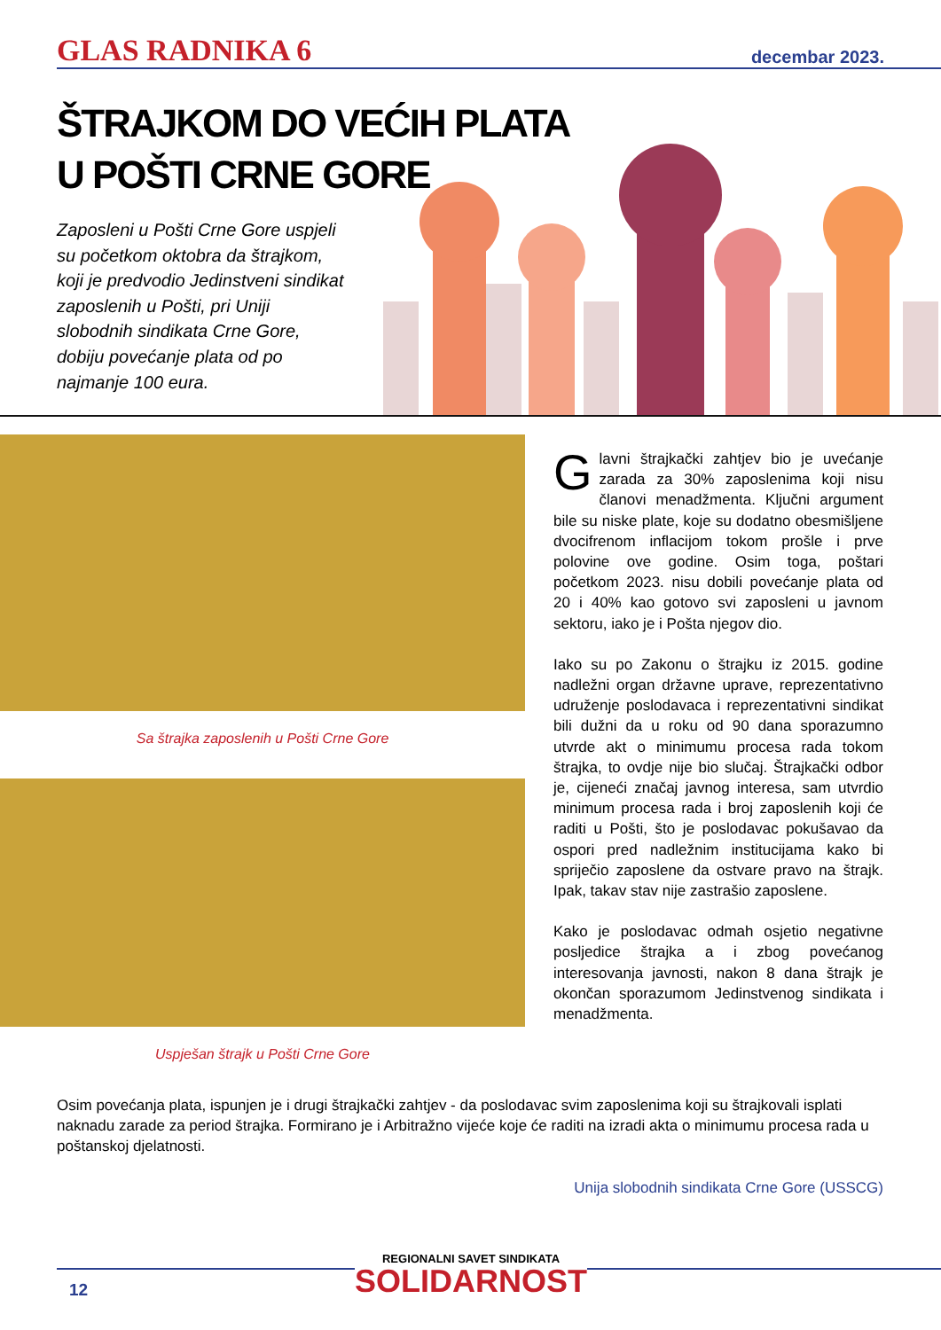GLAS RADNIKA 6 decembar 2023.
ŠTRAJKOM DO VEĆIH PLATA
U POŠTI CRNE GORE
Zaposleni u Pošti Crne Gore uspjeli su početkom oktobra da štrajkom, koji je predvodio Jedinstveni sindikat zaposlenih u Pošti, pri Uniji slobodnih sindikata Crne Gore, dobiju povećanje plata od po najmanje 100 eura.
Sa štrajka zaposlenih u Pošti Crne Gore
Uspješan štrajk u Pošti Crne Gore
Glavni štrajkački zahtjev bio je uvećanje zarada za 30% zaposlenima koji nisu članovi menadžmenta. Ključni argument bile su niske plate, koje su dodatno obesmišljene dvocifrenom inflacijom tokom prošle i prve polovine ove godine. Osim toga, poštari početkom 2023. nisu dobili povećanje plata od 20 i 40% kao gotovo svi zaposleni u javnom sektoru, iako je i Pošta njegov dio.
Iako su po Zakonu o štrajku iz 2015. godine nadležni organ državne uprave, reprezentativno udruženje poslodavaca i reprezentativni sindikat bili dužni da u roku od 90 dana sporazumno utvrde akt o minimumu procesa rada tokom štrajka, to ovdje nije bio slučaj. Štrajkački odbor je, cijeneći značaj javnog interesa, sam utvrdio minimum procesa rada i broj zaposlenih koji će raditi u Pošti, što je poslodavac pokušavao da ospori pred nadležnim institucijama kako bi spriječio zaposlene da ostvare pravo na štrajk. Ipak, takav stav nije zastrašio zaposlene.
Kako je poslodavac odmah osjetio negativne posljedice štrajka a i zbog povećanog interesovanja javnosti, nakon 8 dana štrajk je okončan sporazumom Jedinstvenog sindikata i menadžmenta.
Osim povećanja plata, ispunjen je i drugi štrajkački zahtjev - da poslodavac svim zaposlenima koji su štrajkovali isplati naknadu zarade za period štrajka. Formirano je i Arbitražno vijeće koje će raditi na izradi akta o minimumu procesa rada u poštanskoj djelatnosti.
Unija slobodnih sindikata Crne Gore (USSCG)
12
REGIONALNI SAVET SINDIKATA
SOLIDARNOST